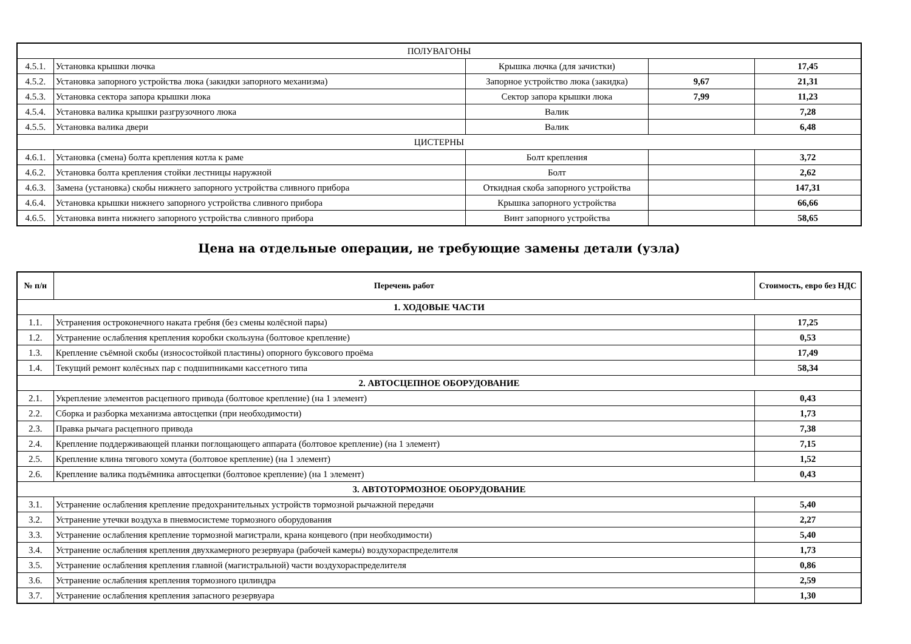| ПОЛУВАГОНЫ | | | | |
| 4.5.1. | Установка крышки лючка | Крышка лючка (для зачистки) | | 17,45 |
| 4.5.2. | Установка запорного устройства люка (закидки запорного механизма) | Запорное устройство люка (закидка) | 9,67 | 21,31 |
| 4.5.3. | Установка сектора запора крышки люка | Сектор запора крышки люка | 7,99 | 11,23 |
| 4.5.4. | Установка валика крышки разгрузочного люка | Валик | | 7,28 |
| 4.5.5. | Установка валика двери | Валик | | 6,48 |
| ЦИСТЕРНЫ | | | | |
| 4.6.1. | Установка (смена) болта крепления котла к раме | Болт крепления | | 3,72 |
| 4.6.2. | Установка болта крепления стойки лестницы наружной | Болт | | 2,62 |
| 4.6.3. | Замена (установка) скобы нижнего запорного устройства сливного прибора | Откидная скоба запорного устройства | | 147,31 |
| 4.6.4. | Установка крышки нижнего запорного устройства сливного прибора | Крышка запорного устройства | | 66,66 |
| 4.6.5. | Установка винта нижнего запорного устройства сливного прибора | Винт запорного устройства | | 58,65 |
Цена на отдельные операции, не требующие замены детали (узла)
| № п/н | Перечень работ | Стоимость, евро без НДС |
| --- | --- | --- |
| 1. ХОДОВЫЕ ЧАСТИ | | |
| 1.1. | Устранения остроконечного наката гребня (без смены колёсной пары) | 17,25 |
| 1.2. | Устранение ослабления крепления коробки скользуна (болтовое крепление) | 0,53 |
| 1.3. | Крепление съёмной скобы (износостойкой пластины) опорного буксового проёма | 17,49 |
| 1.4. | Текущий ремонт колёсных пар с подшипниками кассетного типа | 58,34 |
| 2. АВТОСЦЕПНОЕ ОБОРУДОВАНИЕ | | |
| 2.1. | Укрепление элементов расцепного привода (болтовое крепление) (на 1 элемент) | 0,43 |
| 2.2. | Сборка и разборка механизма автосцепки (при необходимости) | 1,73 |
| 2.3. | Правка рычага расцепного привода | 7,38 |
| 2.4. | Крепление поддерживающей планки поглощающего аппарата (болтовое крепление) (на 1 элемент) | 7,15 |
| 2.5. | Крепление клина тягового хомута (болтовое крепление) (на 1 элемент) | 1,52 |
| 2.6. | Крепление валика подъёмника автосцепки (болтовое крепление) (на 1 элемент) | 0,43 |
| 3. АВТОТОРМОЗНОЕ ОБОРУДОВАНИЕ | | |
| 3.1. | Устранение ослабления крепление предохранительных устройств тормозной рычажной передачи | 5,40 |
| 3.2. | Устранение утечки воздуха в пневмосистеме тормозного оборудования | 2,27 |
| 3.3. | Устранение ослабления крепление тормозной магистрали, крана концевого (при необходимости) | 5,40 |
| 3.4. | Устранение ослабления крепления двухкамерного резервуара (рабочей камеры) воздухораспределителя | 1,73 |
| 3.5. | Устранение ослабления крепления главной (магистральной) части воздухораспределителя | 0,86 |
| 3.6. | Устранение ослабления крепления тормозного цилиндра | 2,59 |
| 3.7. | Устранение ослабления крепления запасного резервуара | 1,30 |